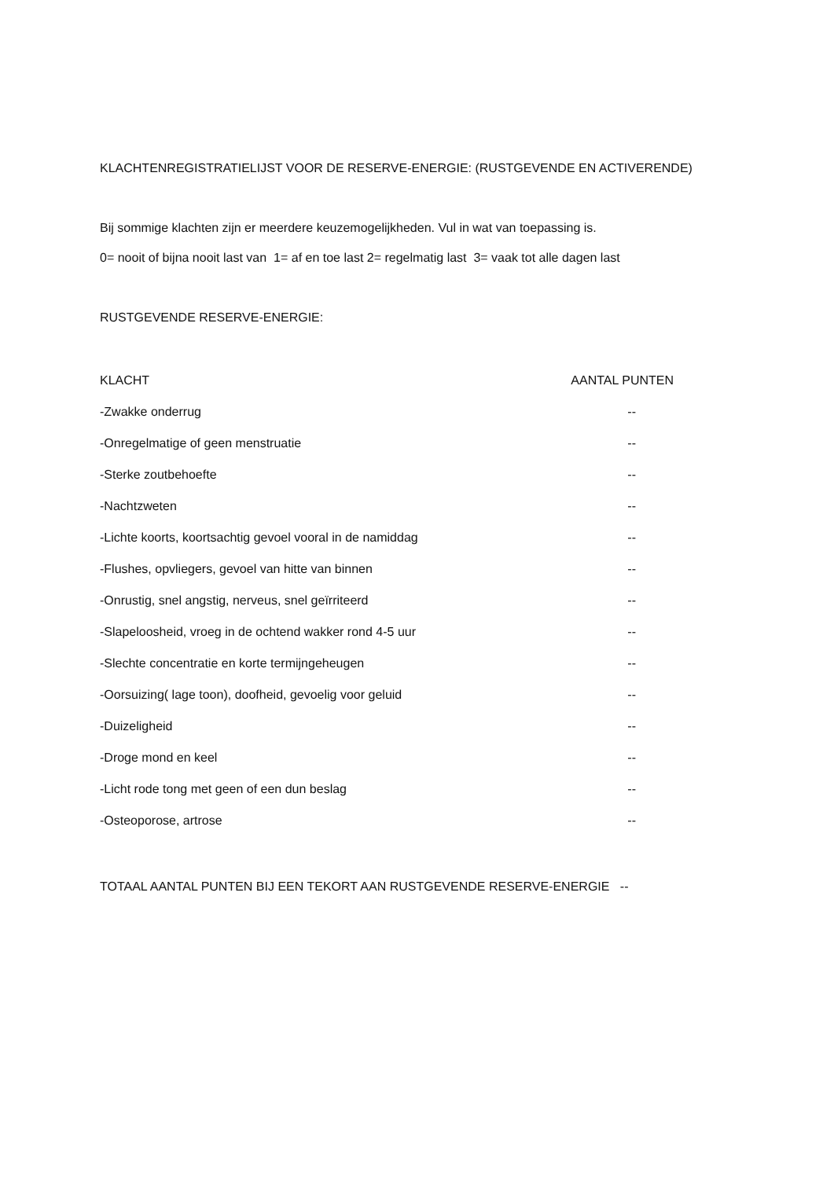KLACHTENREGISTRATIELIJST VOOR DE RESERVE-ENERGIE: (RUSTGEVENDE EN ACTIVERENDE)
Bij sommige klachten zijn er meerdere keuzemogelijkheden. Vul in wat van toepassing is.
0= nooit of bijna nooit last van 1= af en toe last 2= regelmatig last 3= vaak tot alle dagen last
RUSTGEVENDE RESERVE-ENERGIE:
| KLACHT | AANTAL PUNTEN |
| --- | --- |
| -Zwakke onderrug | -- |
| -Onregelmatige of geen menstruatie | -- |
| -Sterke zoutbehoefte | -- |
| -Nachtzweten | -- |
| -Lichte koorts, koortsachtig gevoel vooral in de namiddag | -- |
| -Flushes, opvliegers, gevoel van hitte van binnen | -- |
| -Onrustig, snel angstig, nerveus, snel geïrriteerd | -- |
| -Slapeloosheid, vroeg in de ochtend wakker rond 4-5 uur | -- |
| -Slechte concentratie en korte termijngeheugen | -- |
| -Oorsuizing( lage toon), doofheid, gevoelig voor geluid | -- |
| -Duizeligheid | -- |
| -Droge mond en keel | -- |
| -Licht rode tong met geen of een dun beslag | -- |
| -Osteoporose, artrose | -- |
TOTAAL AANTAL PUNTEN BIJ EEN TEKORT AAN RUSTGEVENDE RESERVE-ENERGIE --